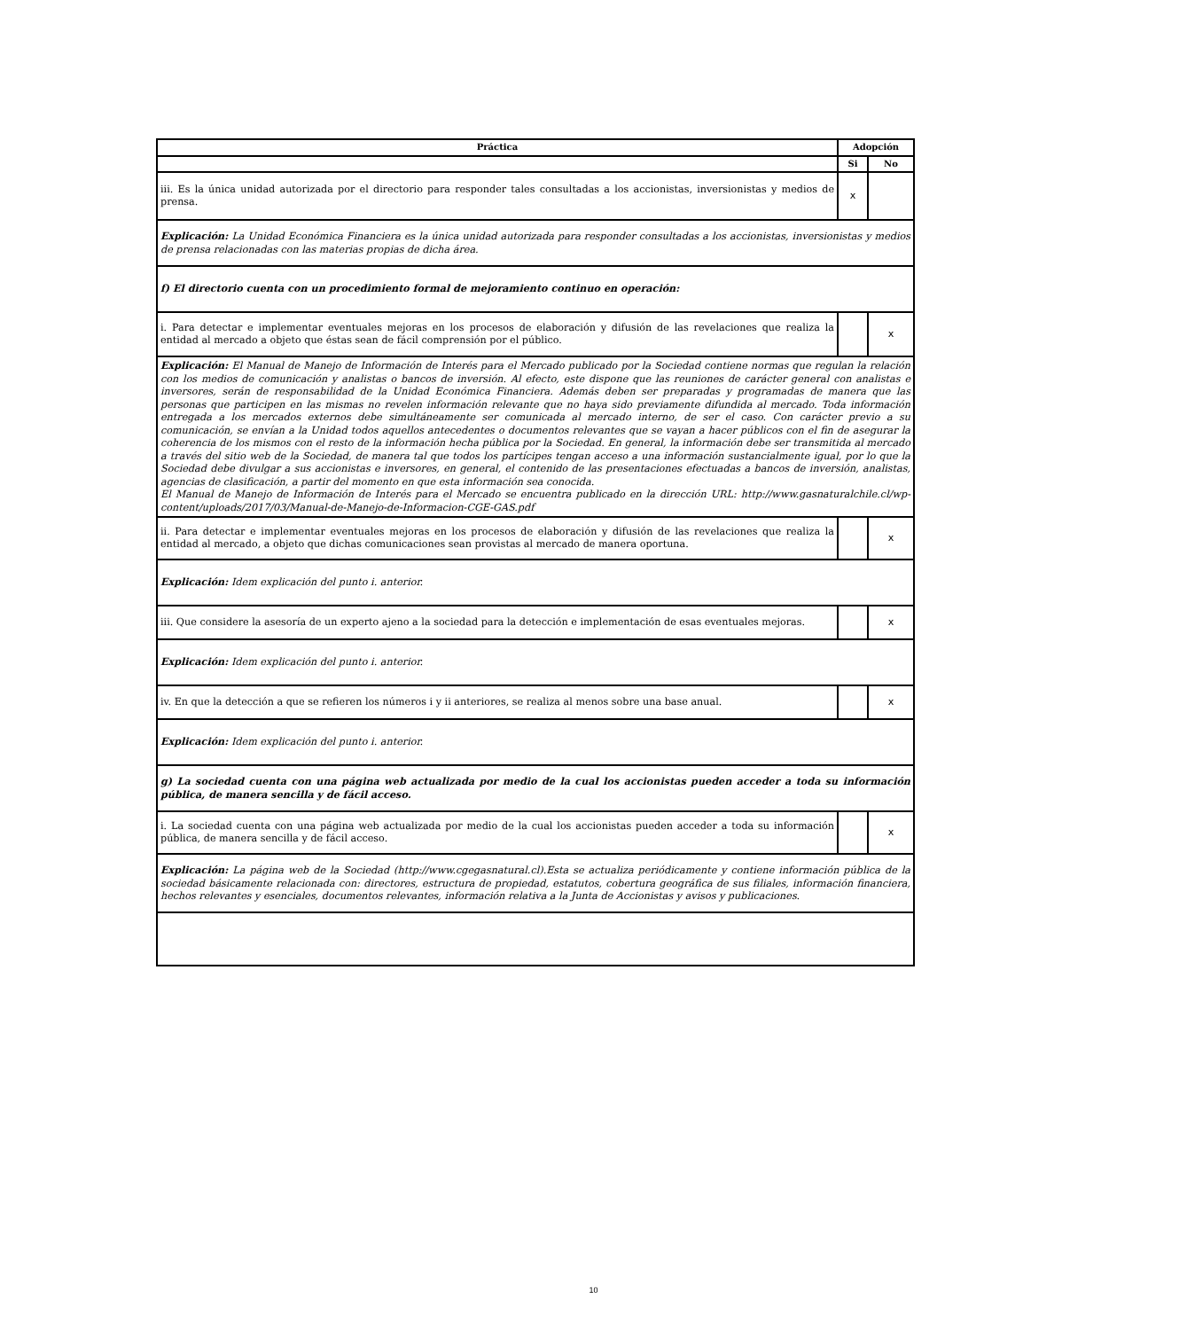| Práctica | Adopción | |
| --- | --- | --- |
| | Si | No |
| iii. Es la única unidad autorizada por el directorio para responder tales consultadas a los accionistas, inversionistas y medios de prensa. | x | |
| Explicación: La Unidad Económica Financiera es la única unidad autorizada para responder consultadas a los accionistas, inversionistas y medios de prensa relacionadas con las materias propias de dicha área. | | |
| f) El directorio cuenta con un procedimiento formal de mejoramiento continuo en operación: | | |
| i. Para detectar e implementar eventuales mejoras en los procesos de elaboración y difusión de las revelaciones que realiza la entidad al mercado a objeto que éstas sean de fácil comprensión por el público. | | x |
| Explicación: El Manual de Manejo de Información de Interés para el Mercado publicado por la Sociedad contiene normas que regulan la relación con los medios de comunicación y analistas o bancos de inversión. Al efecto, este dispone que las reuniones de carácter general con analistas e inversores, serán de responsabilidad de la Unidad Económica Financiera. Además deben ser preparadas y programadas de manera que las personas que participen en las mismas no revelen información relevante que no haya sido previamente difundida al mercado. Toda información entregada a los mercados externos debe simultáneamente ser comunicada al mercado interno, de ser el caso. Con carácter previo a su comunicación, se envían a la Unidad todos aquellos antecedentes o documentos relevantes que se vayan a hacer públicos con el fin de asegurar la coherencia de los mismos con el resto de la información hecha pública por la Sociedad. En general, la información debe ser transmitida al mercado a través del sitio web de la Sociedad, de manera tal que todos los partícipes tengan acceso a una información sustancialmente igual, por lo que la Sociedad debe divulgar a sus accionistas e inversores, en general, el contenido de las presentaciones efectuadas a bancos de inversión, analistas, agencias de clasificación, a partir del momento en que esta información sea conocida. El Manual de Manejo de Información de Interés para el Mercado se encuentra publicado en la dirección URL: http://www.gasnaturalchile.cl/wp-content/uploads/2017/03/Manual-de-Manejo-de-Informacion-CGE-GAS.pdf | | |
| ii. Para detectar e implementar eventuales mejoras en los procesos de elaboración y difusión de las revelaciones que realiza la entidad al mercado, a objeto que dichas comunicaciones sean provistas al mercado de manera oportuna. | | x |
| Explicación: Idem explicación del punto i. anterior. | | |
| iii. Que considere la asesoría de un experto ajeno a la sociedad para la detección e implementación de esas eventuales mejoras. | | x |
| Explicación: Idem explicación del punto i. anterior. | | |
| iv. En que la detección a que se refieren los números i y ii anteriores, se realiza al menos sobre una base anual. | | x |
| Explicación: Idem explicación del punto i. anterior. | | |
| g) La sociedad cuenta con una página web actualizada por medio de la cual los accionistas pueden acceder a toda su información pública, de manera sencilla y de fácil acceso. | | |
| i. La sociedad cuenta con una página web actualizada por medio de la cual los accionistas pueden acceder a toda su información pública, de manera sencilla y de fácil acceso. | | x |
| Explicación: La página web de la Sociedad (http://www.cgegasnatural.cl).Esta se actualiza periódicamente y contiene información pública de la sociedad básicamente relacionada con: directores, estructura de propiedad, estatutos, cobertura geográfica de sus filiales, información financiera, hechos relevantes y esenciales, documentos relevantes, información relativa a la Junta de Accionistas y avisos y publicaciones. | | |
10